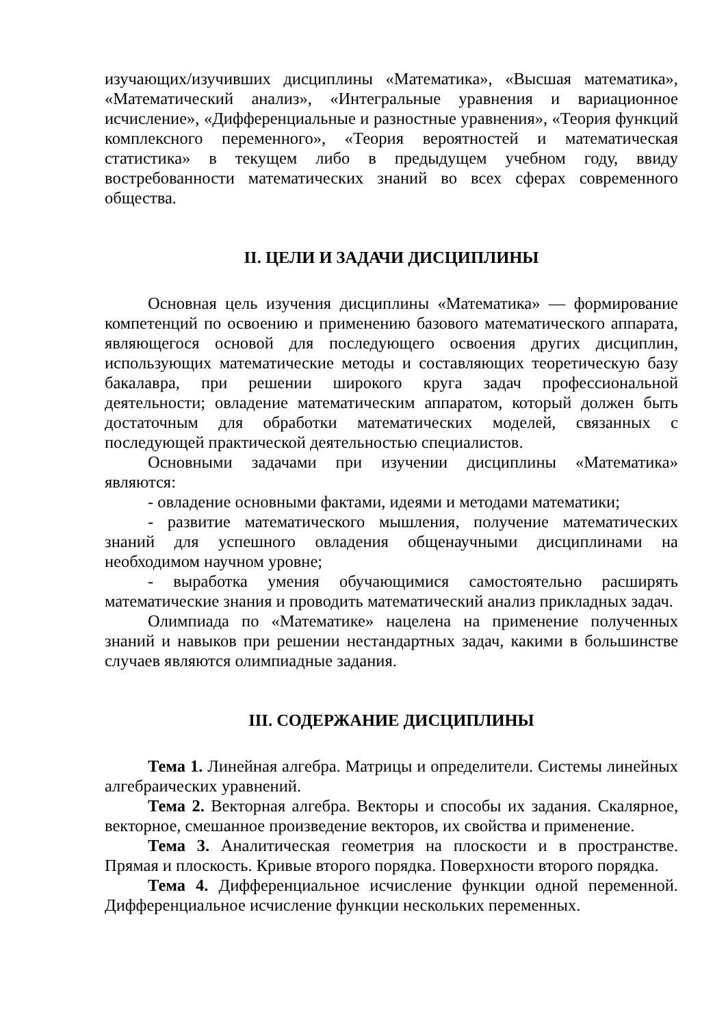изучающих/изучивших дисциплины «Математика», «Высшая математика», «Математический анализ», «Интегральные уравнения и вариационное исчисление», «Дифференциальные и разностные уравнения», «Теория функций комплексного переменного», «Теория вероятностей и математическая статистика» в текущем либо в предыдущем учебном году, ввиду востребованности математических знаний во всех сферах современного общества.
II. ЦЕЛИ И ЗАДАЧИ ДИСЦИПЛИНЫ
Основная цель изучения дисциплины «Математика» — формирование компетенций по освоению и применению базового математического аппарата, являющегося основой для последующего освоения других дисциплин, использующих математические методы и составляющих теоретическую базу бакалавра, при решении широкого круга задач профессиональной деятельности; овладение математическим аппаратом, который должен быть достаточным для обработки математических моделей, связанных с последующей практической деятельностью специалистов.
Основными задачами при изучении дисциплины «Математика» являются:
- овладение основными фактами, идеями и методами математики;
- развитие математического мышления, получение математических знаний для успешного овладения общенаучными дисциплинами на необходимом научном уровне;
- выработка умения обучающимися самостоятельно расширять математические знания и проводить математический анализ прикладных задач.
Олимпиада по «Математике» нацелена на применение полученных знаний и навыков при решении нестандартных задач, какими в большинстве случаев являются олимпиадные задания.
III. СОДЕРЖАНИЕ ДИСЦИПЛИНЫ
Тема 1. Линейная алгебра. Матрицы и определители. Системы линейных алгебраических уравнений.
Тема 2. Векторная алгебра. Векторы и способы их задания. Скалярное, векторное, смешанное произведение векторов, их свойства и применение.
Тема 3. Аналитическая геометрия на плоскости и в пространстве. Прямая и плоскость. Кривые второго порядка. Поверхности второго порядка.
Тема 4. Дифференциальное исчисление функции одной переменной. Дифференциальное исчисление функции нескольких переменных.